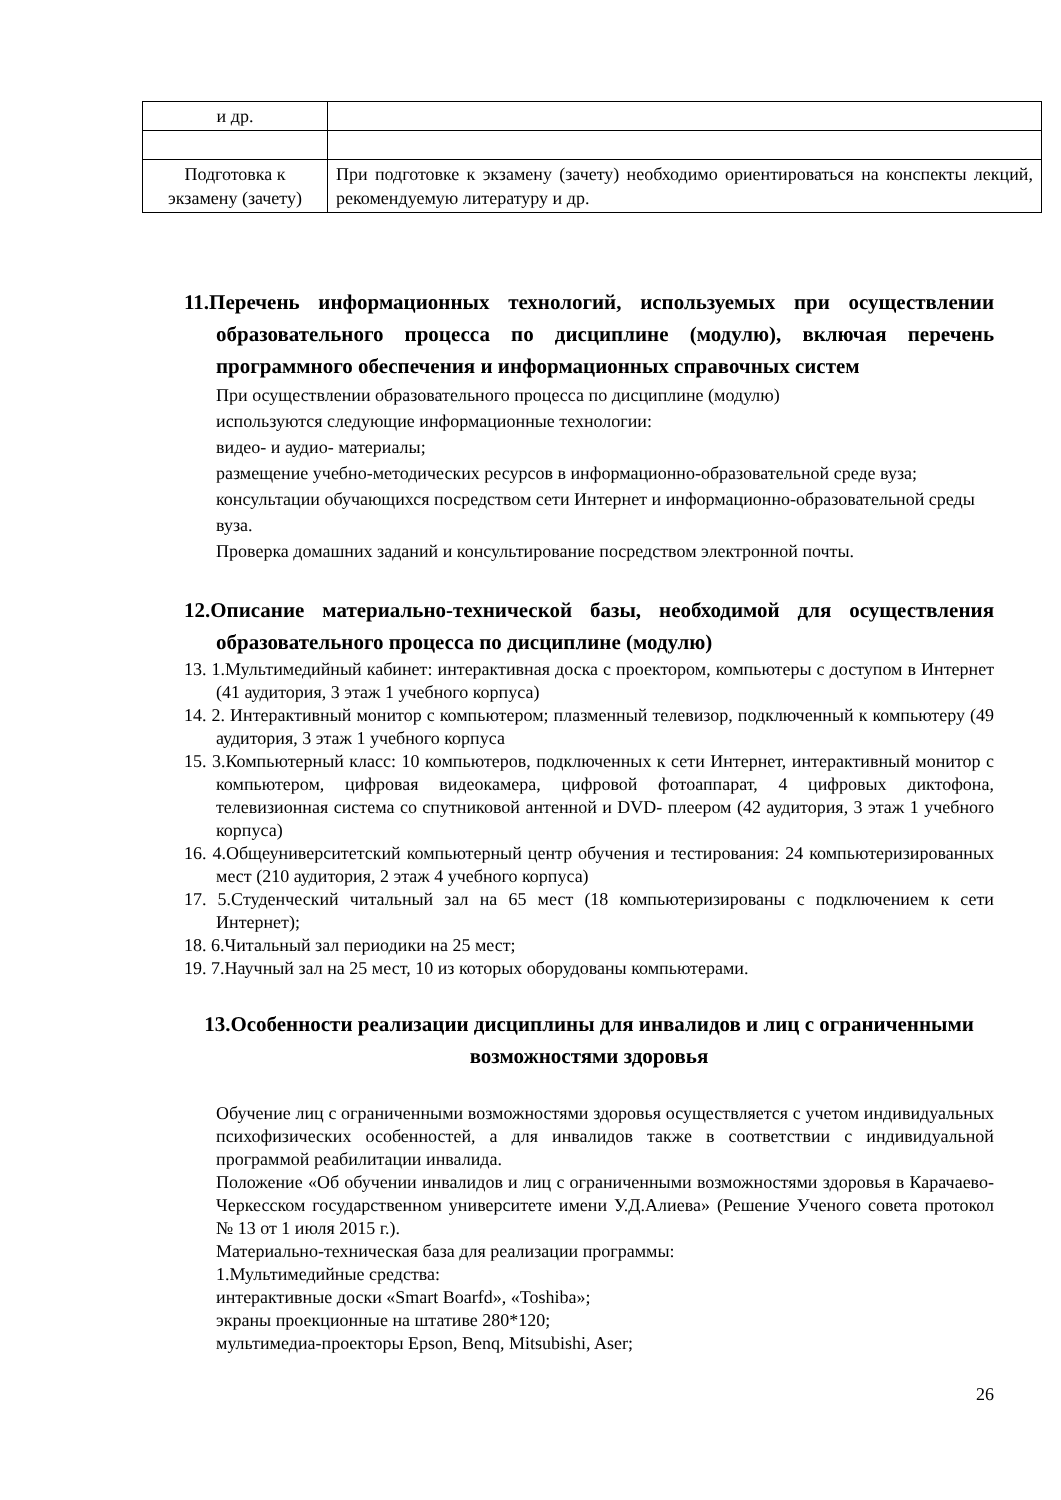| и др. | |
| Подготовка к экзамену (зачету) | При подготовке к экзамену (зачету) необходимо ориентироваться на конспекты лекций, рекомендуемую литературу и др. |
11.Перечень информационных технологий, используемых при осуществлении образовательного процесса по дисциплине (модулю), включая перечень программного обеспечения и информационных справочных систем
При осуществлении образовательного процесса по дисциплине (модулю)
используются следующие информационные технологии:
видео- и аудио- материалы;
размещение учебно-методических ресурсов в информационно-образовательной среде вуза;
консультации обучающихся посредством сети Интернет и информационно-образовательной среды вуза.
Проверка домашних заданий и консультирование посредством электронной почты.
12.Описание материально-технической базы, необходимой для осуществления образовательного процесса по дисциплине (модулю)
13. 1.Мультимедийный кабинет: интерактивная доска с проектором, компьютеры с доступом в Интернет (41 аудитория, 3 этаж 1 учебного корпуса)
14. 2. Интерактивный монитор с компьютером; плазменный телевизор, подключенный к компьютеру (49 аудитория, 3 этаж 1 учебного корпуса
15. 3.Компьютерный класс: 10 компьютеров, подключенных к сети Интернет, интерактивный монитор с компьютером, цифровая видеокамера, цифровой фотоаппарат, 4 цифровых диктофона, телевизионная система со спутниковой антенной и DVD- плеером (42 аудитория, 3 этаж 1 учебного корпуса)
16. 4.Общеуниверситетский компьютерный центр обучения и тестирования: 24 компьютеризированных мест (210 аудитория, 2 этаж 4 учебного корпуса)
17. 5.Студенческий читальный зал на 65 мест (18 компьютеризированы с подключением к сети Интернет);
18. 6.Читальный зал периодики на 25 мест;
19. 7.Научный зал на 25 мест, 10 из которых оборудованы компьютерами.
13.Особенности реализации дисциплины для инвалидов и лиц с ограниченными возможностями здоровья
Обучение лиц с ограниченными возможностями здоровья осуществляется с учетом индивидуальных психофизических особенностей, а для инвалидов также в соответствии с индивидуальной программой реабилитации инвалида.
Положение «Об обучении инвалидов и лиц с ограниченными возможностями здоровья в Карачаево-Черкесском государственном университете имени У.Д.Алиева» (Решение Ученого совета протокол № 13 от 1 июля 2015 г.).
Материально-техническая база для реализации программы:
1.Мультимедийные средства:
интерактивные доски «Smart Boarfd», «Toshiba»;
экраны проекционные на штативе 280*120;
мультимедиа-проекторы Epson, Benq, Mitsubishi, Aser;
26